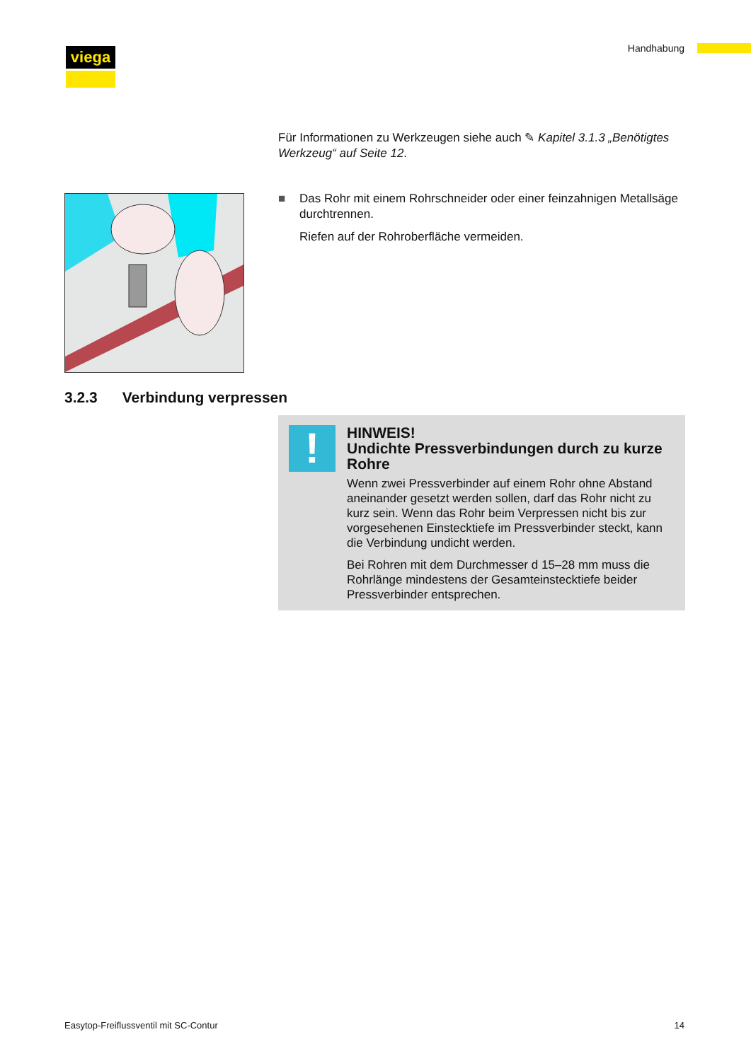viega Handhabung
Für Informationen zu Werkzeugen siehe auch ✎ Kapitel 3.1.3 „Benö­tigtes Werkzeug“ auf Seite 12.
■ Das Rohr mit einem Rohrschneider oder einer feinzahnigen Metall­säge durchtrennen.
Riefen auf der Rohroberfläche vermeiden.
3.2.3 Verbindung verpressen
!
HINWEIS!
Undichte Pressverbindungen durch zu kurze Rohre
Wenn zwei Pressverbinder auf einem Rohr ohne Abstand aneinander gesetzt werden sollen, darf das Rohr nicht zu kurz sein. Wenn das Rohr beim Verpressen nicht bis zur vorgesehenen Einstecktiefe im Pressverbinder steckt, kann die Verbindung undicht werden.
Bei Rohren mit dem Durchmesser d 15–28 mm muss die Rohrlänge mindestens der Gesamteinstecktiefe beider Pressverbinder entsprechen.
Easytop-Freiflussventil mit SC-Contur
14